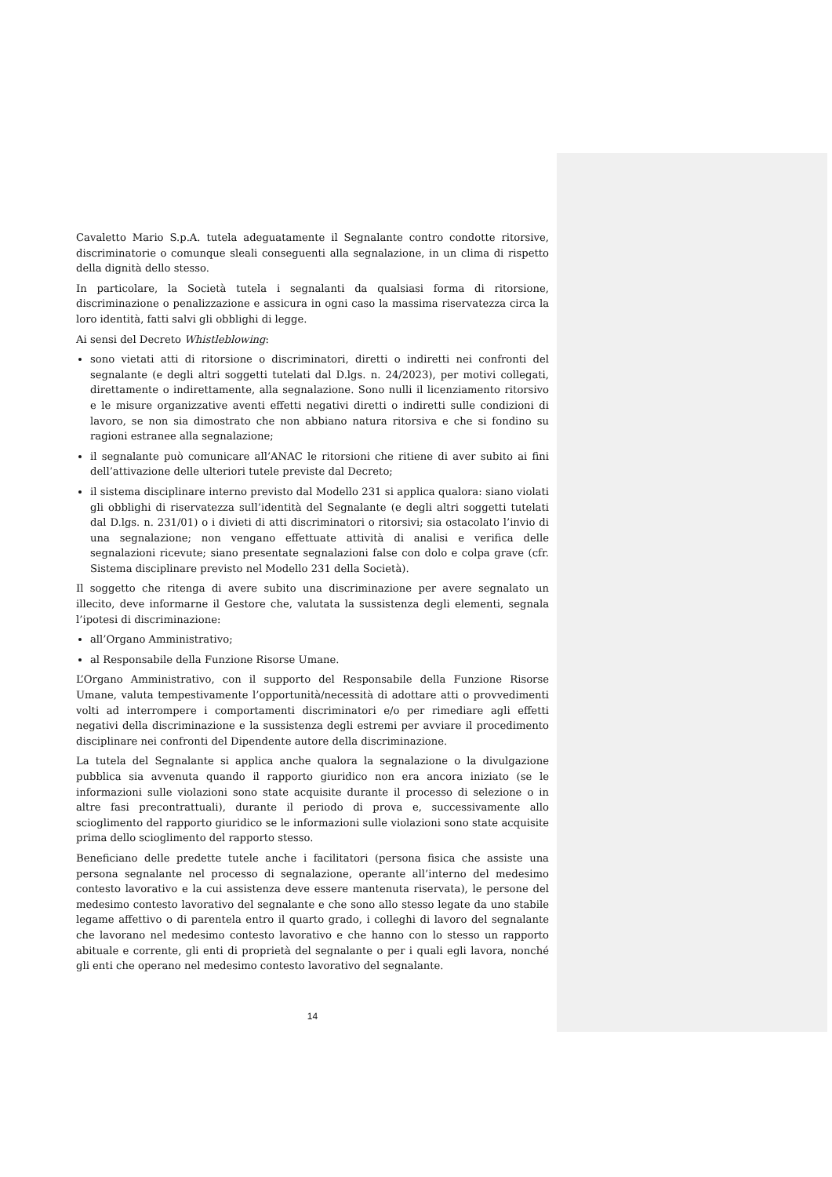Cavaletto Mario S.p.A. tutela adeguatamente il Segnalante contro condotte ritorsive, discriminatorie o comunque sleali conseguenti alla segnalazione, in un clima di rispetto della dignità dello stesso.
In particolare, la Società tutela i segnalanti da qualsiasi forma di ritorsione, discriminazione o penalizzazione e assicura in ogni caso la massima riservatezza circa la loro identità, fatti salvi gli obblighi di legge.
Ai sensi del Decreto Whistleblowing:
sono vietati atti di ritorsione o discriminatori, diretti o indiretti nei confronti del segnalante (e degli altri soggetti tutelati dal D.lgs. n. 24/2023), per motivi collegati, direttamente o indirettamente, alla segnalazione. Sono nulli il licenziamento ritorsivo e le misure organizzative aventi effetti negativi diretti o indiretti sulle condizioni di lavoro, se non sia dimostrato che non abbiano natura ritorsiva e che si fondino su ragioni estranee alla segnalazione;
il segnalante può comunicare all’ANAC le ritorsioni che ritiene di aver subito ai fini dell’attivazione delle ulteriori tutele previste dal Decreto;
il sistema disciplinare interno previsto dal Modello 231 si applica qualora: siano violati gli obblighi di riservatezza sull’identità del Segnalante (e degli altri soggetti tutelati dal D.lgs. n. 231/01) o i divieti di atti discriminatori o ritorsivi; sia ostacolato l’invio di una segnalazione; non vengano effettuate attività di analisi e verifica delle segnalazioni ricevute; siano presentate segnalazioni false con dolo e colpa grave (cfr. Sistema disciplinare previsto nel Modello 231 della Società).
Il soggetto che ritenga di avere subito una discriminazione per avere segnalato un illecito, deve informarne il Gestore che, valutata la sussistenza degli elementi, segnala l’ipotesi di discriminazione:
all’Organo Amministrativo;
al Responsabile della Funzione Risorse Umane.
L’Organo Amministrativo, con il supporto del Responsabile della Funzione Risorse Umane, valuta tempestivamente l’opportunità/necessità di adottare atti o provvedimenti volti ad interrompere i comportamenti discriminatori e/o per rimediare agli effetti negativi della discriminazione e la sussistenza degli estremi per avviare il procedimento disciplinare nei confronti del Dipendente autore della discriminazione.
La tutela del Segnalante si applica anche qualora la segnalazione o la divulgazione pubblica sia avvenuta quando il rapporto giuridico non era ancora iniziato (se le informazioni sulle violazioni sono state acquisite durante il processo di selezione o in altre fasi precontrattuali), durante il periodo di prova e, successivamente allo scioglimento del rapporto giuridico se le informazioni sulle violazioni sono state acquisite prima dello scioglimento del rapporto stesso.
Beneficiano delle predette tutele anche i facilitatori (persona fisica che assiste una persona segnalante nel processo di segnalazione, operante all’interno del medesimo contesto lavorativo e la cui assistenza deve essere mantenuta riservata), le persone del medesimo contesto lavorativo del segnalante e che sono allo stesso legate da uno stabile legame affettivo o di parentela entro il quarto grado, i colleghi di lavoro del segnalante che lavorano nel medesimo contesto lavorativo e che hanno con lo stesso un rapporto abituale e corrente, gli enti di proprietà del segnalante o per i quali egli lavora, nonché gli enti che operano nel medesimo contesto lavorativo del segnalante.
14